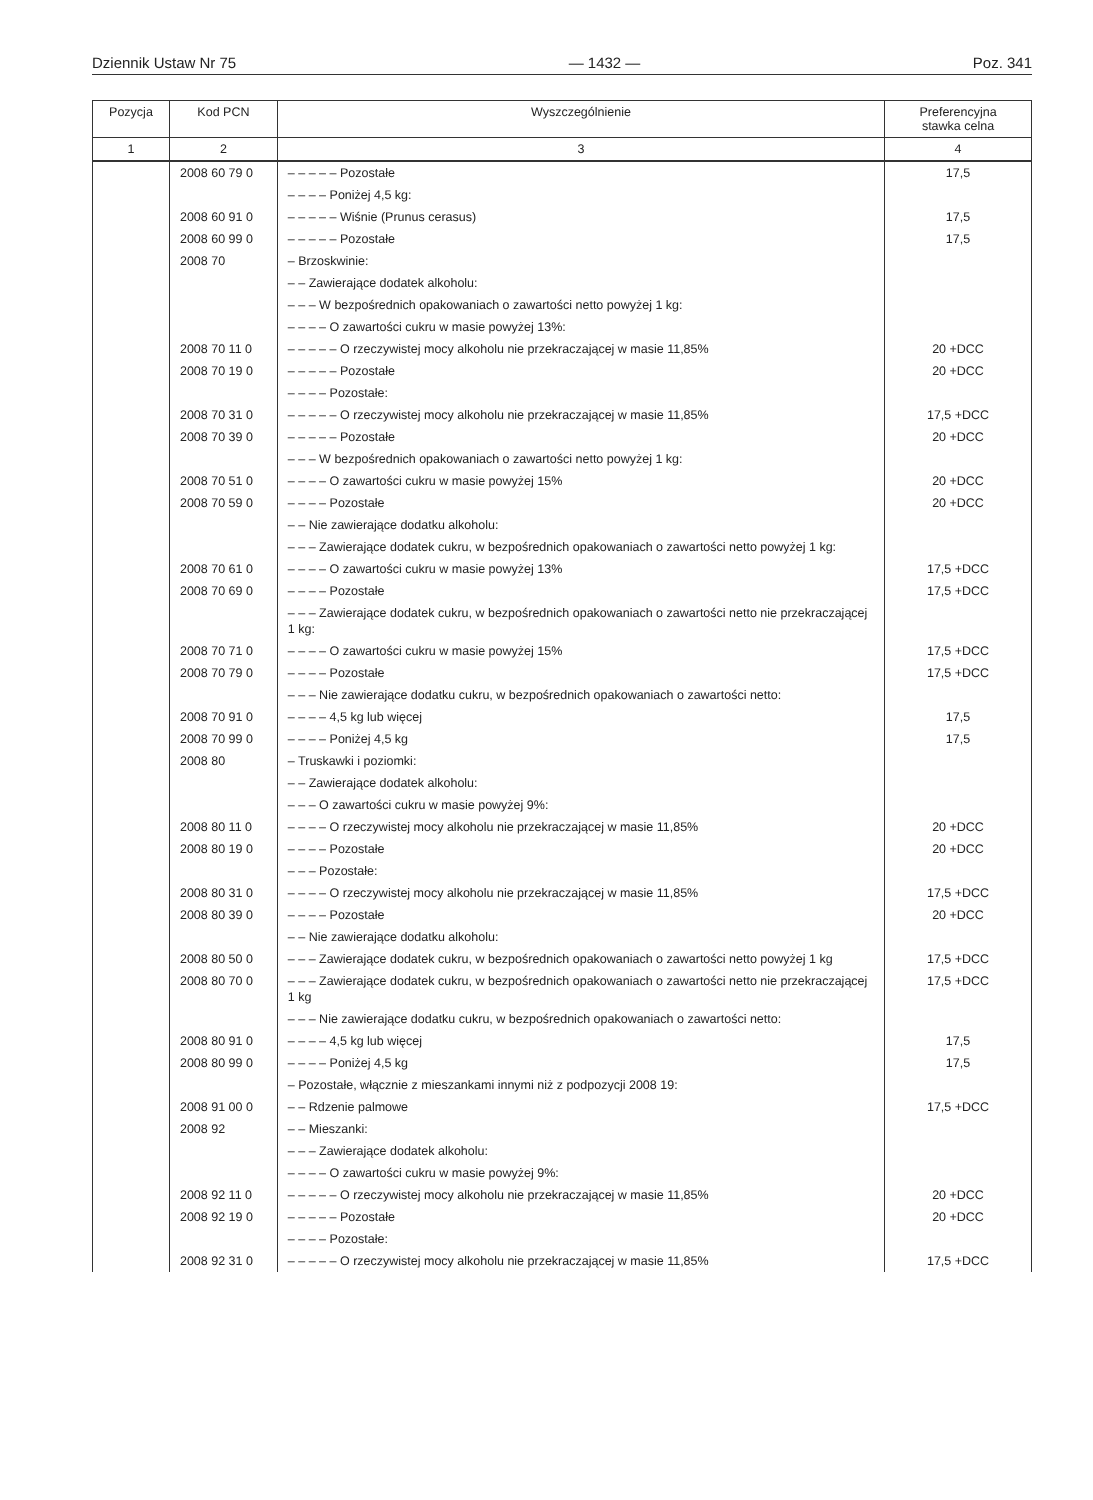Dziennik Ustaw Nr 75 — 1432 — Poz. 341
| Pozycja | Kod PCN | Wyszczególnienie | Preferencyjna stawka celna |
| --- | --- | --- | --- |
| 1 | 2 | 3 | 4 |
| | 2008 60 79 0 | – – – – – Pozostałe | 17,5 |
| | | – – – – Poniżej 4,5 kg: | |
| | 2008 60 91 0 | – – – – – Wiśnie (Prunus cerasus) | 17,5 |
| | 2008 60 99 0 | – – – – – Pozostałe | 17,5 |
| | 2008 70 | – Brzoskwinie: | |
| | | – – Zawierające dodatek alkoholu: | |
| | | – – – W bezpośrednich opakowaniach o zawartości netto powyżej 1 kg: | |
| | | – – – – O zawartości cukru w masie powyżej 13%: | |
| | 2008 70 11 0 | – – – – – O rzeczywistej mocy alkoholu nie przekraczającej w masie 11,85% | 20 +DCC |
| | 2008 70 19 0 | – – – – – Pozostałe | 20 +DCC |
| | | – – – – Pozostałe: | |
| | 2008 70 31 0 | – – – – – O rzeczywistej mocy alkoholu nie przekraczającej w masie 11,85% | 17,5 +DCC |
| | 2008 70 39 0 | – – – – – Pozostałe | 20 +DCC |
| | | – – – W bezpośrednich opakowaniach o zawartości netto powyżej 1 kg: | |
| | 2008 70 51 0 | – – – – O zawartości cukru w masie powyżej 15% | 20 +DCC |
| | 2008 70 59 0 | – – – – Pozostałe | 20 +DCC |
| | | – – Nie zawierające dodatku alkoholu: | |
| | | – – – Zawierające dodatek cukru, w bezpośrednich opakowaniach o zawartości netto powyżej 1 kg: | |
| | 2008 70 61 0 | – – – – O zawartości cukru w masie powyżej 13% | 17,5 +DCC |
| | 2008 70 69 0 | – – – – Pozostałe | 17,5 +DCC |
| | | – – – Zawierające dodatek cukru, w bezpośrednich opakowaniach o zawartości netto nie przekraczającej 1 kg: | |
| | 2008 70 71 0 | – – – – O zawartości cukru w masie powyżej 15% | 17,5 +DCC |
| | 2008 70 79 0 | – – – – Pozostałe | 17,5 +DCC |
| | | – – – Nie zawierające dodatku cukru, w bezpośrednich opakowaniach o zawartości netto: | |
| | 2008 70 91 0 | – – – – 4,5 kg lub więcej | 17,5 |
| | 2008 70 99 0 | – – – – Poniżej 4,5 kg | 17,5 |
| | 2008 80 | – Truskawki i poziomki: | |
| | | – – Zawierające dodatek alkoholu: | |
| | | – – – O zawartości cukru w masie powyżej 9%: | |
| | 2008 80 11 0 | – – – – O rzeczywistej mocy alkoholu nie przekraczającej w masie 11,85% | 20 +DCC |
| | 2008 80 19 0 | – – – – Pozostałe | 20 +DCC |
| | | – – – Pozostałe: | |
| | 2008 80 31 0 | – – – – O rzeczywistej mocy alkoholu nie przekraczającej w masie 11,85% | 17,5 +DCC |
| | 2008 80 39 0 | – – – – Pozostałe | 20 +DCC |
| | | – – Nie zawierające dodatku alkoholu: | |
| | 2008 80 50 0 | – – – Zawierające dodatek cukru, w bezpośrednich opakowaniach o zawartości netto powyżej 1 kg | 17,5 +DCC |
| | 2008 80 70 0 | – – – Zawierające dodatek cukru, w bezpośrednich opakowaniach o zawartości netto nie przekraczającej 1 kg | 17,5 +DCC |
| | | – – – Nie zawierające dodatku cukru, w bezpośrednich opakowaniach o zawartości netto: | |
| | 2008 80 91 0 | – – – – 4,5 kg lub więcej | 17,5 |
| | 2008 80 99 0 | – – – – Poniżej 4,5 kg | 17,5 |
| | | – Pozostałe, włącznie z mieszankami innymi niż z podpozycji 2008 19: | |
| | 2008 91 00 0 | – – Rdzenie palmowe | 17,5 +DCC |
| | 2008 92 | – – Mieszanki: | |
| | | – – – Zawierające dodatek alkoholu: | |
| | | – – – – O zawartości cukru w masie powyżej 9%: | |
| | 2008 92 11 0 | – – – – – O rzeczywistej mocy alkoholu nie przekraczającej w masie 11,85% | 20 +DCC |
| | 2008 92 19 0 | – – – – – Pozostałe | 20 +DCC |
| | | – – – – Pozostałe: | |
| | 2008 92 31 0 | – – – – – O rzeczywistej mocy alkoholu nie przekraczającej w masie 11,85% | 17,5 +DCC |